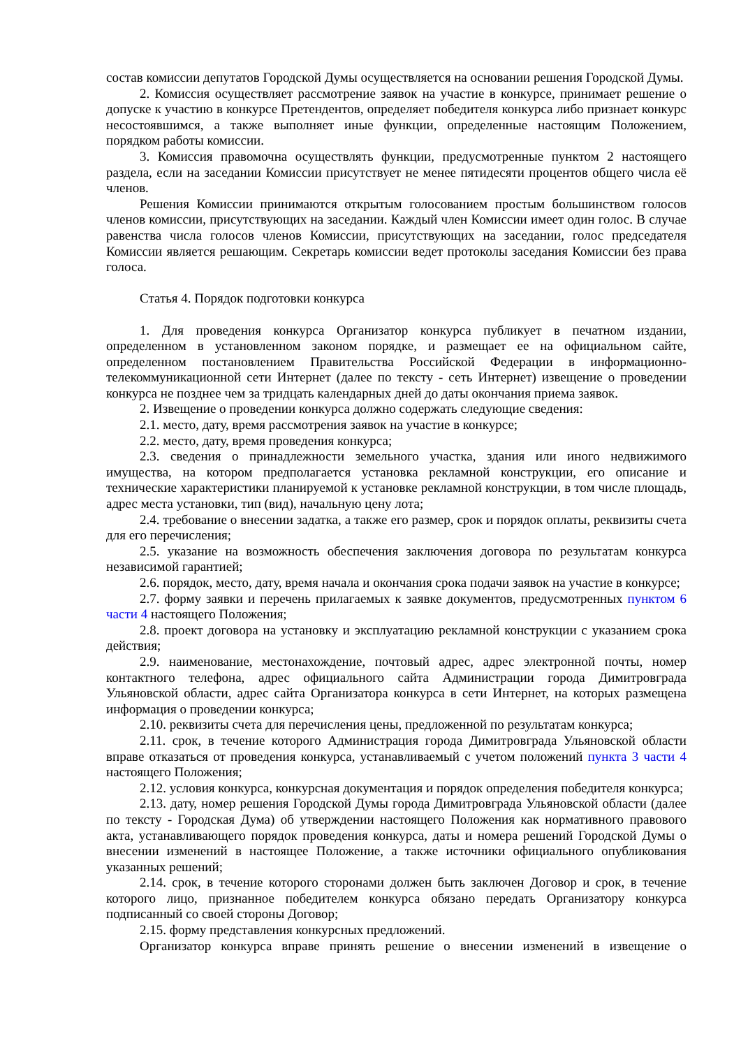состав комиссии депутатов Городской Думы осуществляется на основании решения Городской Думы.
2. Комиссия осуществляет рассмотрение заявок на участие в конкурсе, принимает решение о допуске к участию в конкурсе Претендентов, определяет победителя конкурса либо признает конкурс несостоявшимся, а также выполняет иные функции, определенные настоящим Положением, порядком работы комиссии.
3. Комиссия правомочна осуществлять функции, предусмотренные пунктом 2 настоящего раздела, если на заседании Комиссии присутствует не менее пятидесяти процентов общего числа её членов.
Решения Комиссии принимаются открытым голосованием простым большинством голосов членов комиссии, присутствующих на заседании. Каждый член Комиссии имеет один голос. В случае равенства числа голосов членов Комиссии, присутствующих на заседании, голос председателя Комиссии является решающим. Секретарь комиссии ведет протоколы заседания Комиссии без права голоса.
Статья 4. Порядок подготовки конкурса
1. Для проведения конкурса Организатор конкурса публикует в печатном издании, определенном в установленном законом порядке, и размещает ее на официальном сайте, определенном постановлением Правительства Российской Федерации в информационно-телекоммуникационной сети Интернет (далее по тексту - сеть Интернет) извещение о проведении конкурса не позднее чем за тридцать календарных дней до даты окончания приема заявок.
2. Извещение о проведении конкурса должно содержать следующие сведения:
2.1. место, дату, время рассмотрения заявок на участие в конкурсе;
2.2. место, дату, время проведения конкурса;
2.3. сведения о принадлежности земельного участка, здания или иного недвижимого имущества, на котором предполагается установка рекламной конструкции, его описание и технические характеристики планируемой к установке рекламной конструкции, в том числе площадь, адрес места установки, тип (вид), начальную цену лота;
2.4. требование о внесении задатка, а также его размер, срок и порядок оплаты, реквизиты счета для его перечисления;
2.5. указание на возможность обеспечения заключения договора по результатам конкурса независимой гарантией;
2.6. порядок, место, дату, время начала и окончания срока подачи заявок на участие в конкурсе;
2.7. форму заявки и перечень прилагаемых к заявке документов, предусмотренных пунктом 6 части 4 настоящего Положения;
2.8. проект договора на установку и эксплуатацию рекламной конструкции с указанием срока действия;
2.9. наименование, местонахождение, почтовый адрес, адрес электронной почты, номер контактного телефона, адрес официального сайта Администрации города Димитровграда Ульяновской области, адрес сайта Организатора конкурса в сети Интернет, на которых размещена информация о проведении конкурса;
2.10. реквизиты счета для перечисления цены, предложенной по результатам конкурса;
2.11. срок, в течение которого Администрация города Димитровграда Ульяновской области вправе отказаться от проведения конкурса, устанавливаемый с учетом положений пункта 3 части 4 настоящего Положения;
2.12. условия конкурса, конкурсная документация и порядок определения победителя конкурса;
2.13. дату, номер решения Городской Думы города Димитровграда Ульяновской области (далее по тексту - Городская Дума) об утверждении настоящего Положения как нормативного правового акта, устанавливающего порядок проведения конкурса, даты и номера решений Городской Думы о внесении изменений в настоящее Положение, а также источники официального опубликования указанных решений;
2.14. срок, в течение которого сторонами должен быть заключен Договор и срок, в течение которого лицо, признанное победителем конкурса обязано передать Организатору конкурса подписанный со своей стороны Договор;
2.15. форму представления конкурсных предложений.
Организатор конкурса вправе принять решение о внесении изменений в извещение о